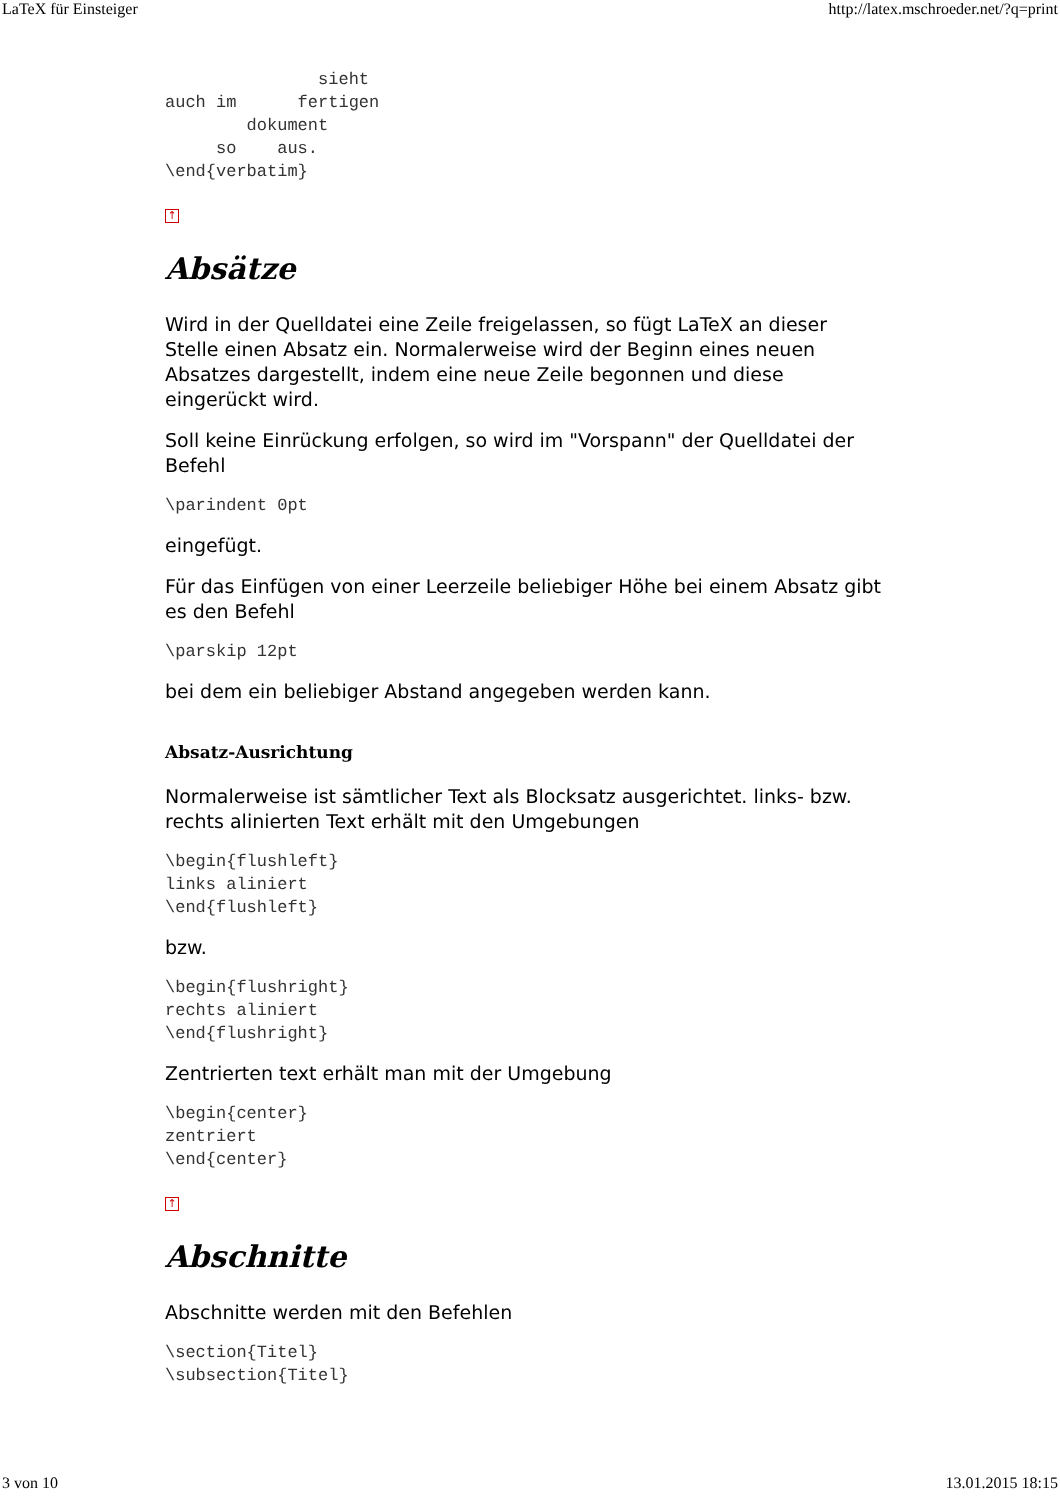LaTeX für Einsteiger http://latex.mschroeder.net/?q=print
               sieht
auch im      fertigen
        dokument
     so    aus.
\end{verbatim}
↑
Absätze
Wird in der Quelldatei eine Zeile freigelassen, so fügt LaTeX an dieser Stelle einen Absatz ein. Normalerweise wird der Beginn eines neuen Absatzes dargestellt, indem eine neue Zeile begonnen und diese eingerückt wird.
Soll keine Einrückung erfolgen, so wird im "Vorspann" der Quelldatei der Befehl
\parindent 0pt
eingefügt.
Für das Einfügen von einer Leerzeile beliebiger Höhe bei einem Absatz gibt es den Befehl
\parskip 12pt
bei dem ein beliebiger Abstand angegeben werden kann.
Absatz-Ausrichtung
Normalerweise ist sämtlicher Text als Blocksatz ausgerichtet. links- bzw. rechts alinierten Text erhält mit den Umgebungen
\begin{flushleft}
links aliniert
\end{flushleft}
bzw.
\begin{flushright}
rechts aliniert
\end{flushright}
Zentrierten text erhält man mit der Umgebung
\begin{center}
zentriert
\end{center}
↑
Abschnitte
Abschnitte werden mit den Befehlen
\section{Titel}
\subsection{Titel}
3 von 10 13.01.2015 18:15